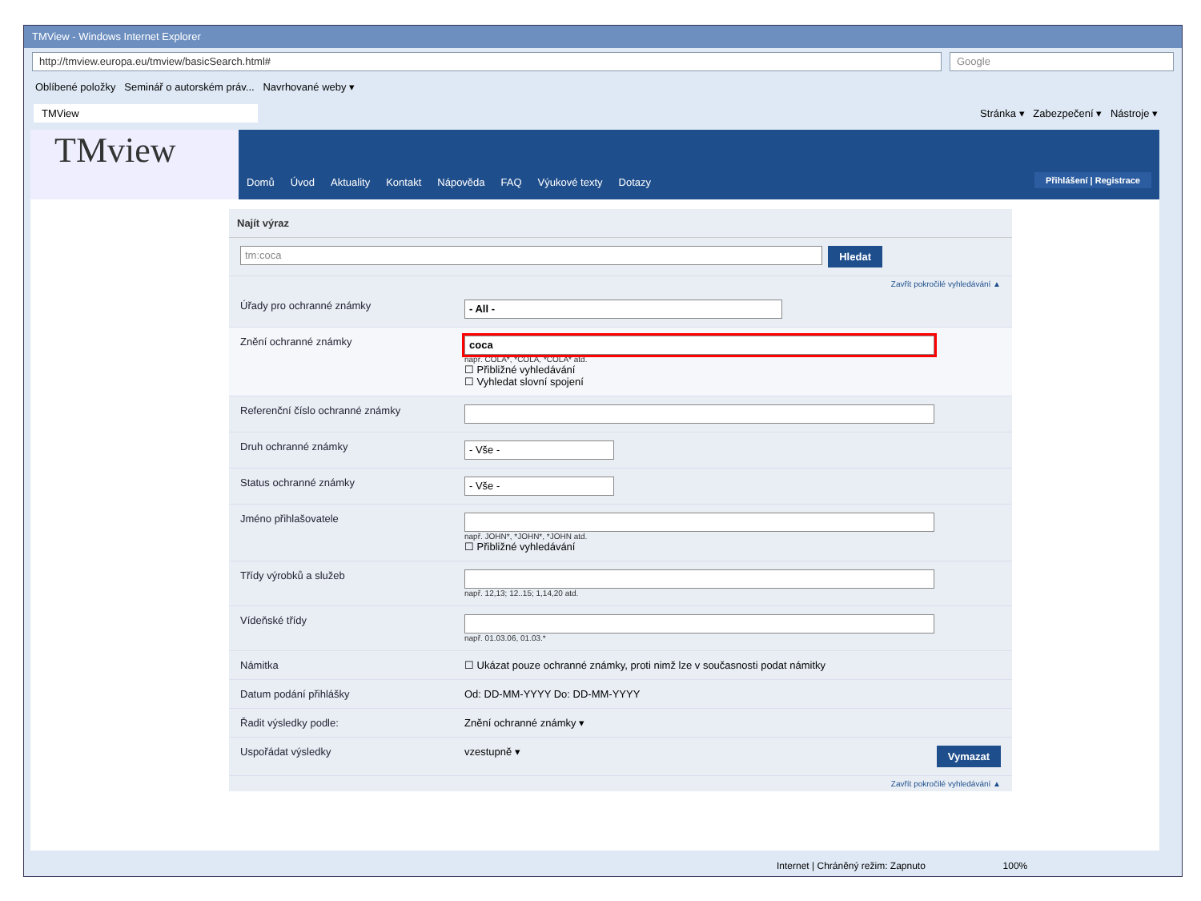➔
TMView - Windows Internet Explorer
http://tmview.europa.eu/tmview/basicSearch.html#
Google
Oblíbené položky Seminář o autorském práv... Navrhované weby ▾
TMView
Stránka ▾ Zabezpečení ▾ Nástroje ▾
TMview
Domů Úvod Aktuality Kontakt Nápověda FAQ Výukové texty Dotazy Přihlášení | Registrace
Najít výraz
tm:coca
Hledat
Zavřít pokročilé vyhledávání ▲
Úřady pro ochranné známky
- All -
Znění ochranné známky
coca
např. COLA*, *COLA, *COLA* atd.
☐ Přibližné vyhledávání
☐ Vyhledat slovní spojení
Referenční číslo ochranné známky
Druh ochranné známky
- Vše -
Status ochranné známky
- Vše -
Jméno přihlašovatele
např. JOHN*, *JOHN*, *JOHN atd.
☐ Přibližné vyhledávání
Třídy výrobků a služeb
např. 12,13; 12..15; 1,14,20 atd.
Vídeňské třídy
např. 01.03.06, 01.03.*
Námitka ☐ Ukázat pouze ochranné známky, proti nimž lze v současnosti podat námitky
Datum podání přihlášky Od: DD-MM-YYYY Do: DD-MM-YYYY
Řadit výsledky podle: Znění ochranné známky ▾
Uspořádat výsledky vzestupně ▾ Vymazat
Zavřít pokročilé vyhledávání ▲
Internet | Chráněný režim: Zapnuto 100%